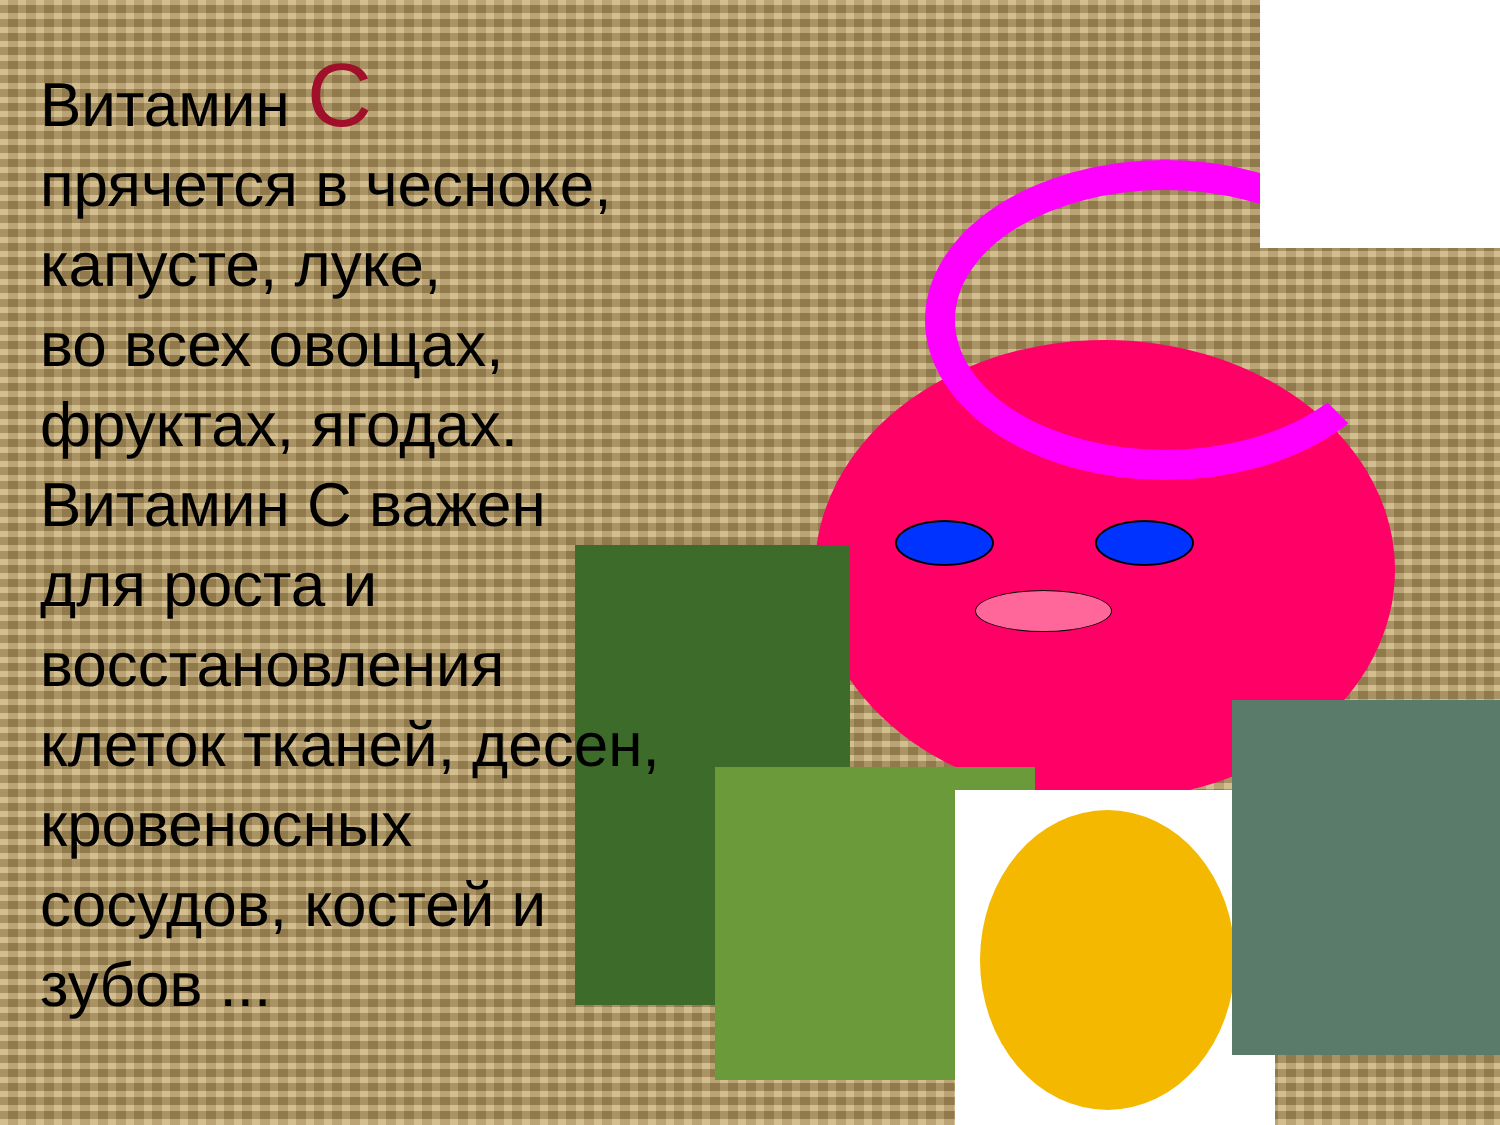Витамин С
прячется в чесноке,
капусте, луке,
во всех овощах,
фруктах, ягодах.
Витамин С важен для роста и восстановления клеток тканей, десен, кровеносных сосудов, костей и зубов ...